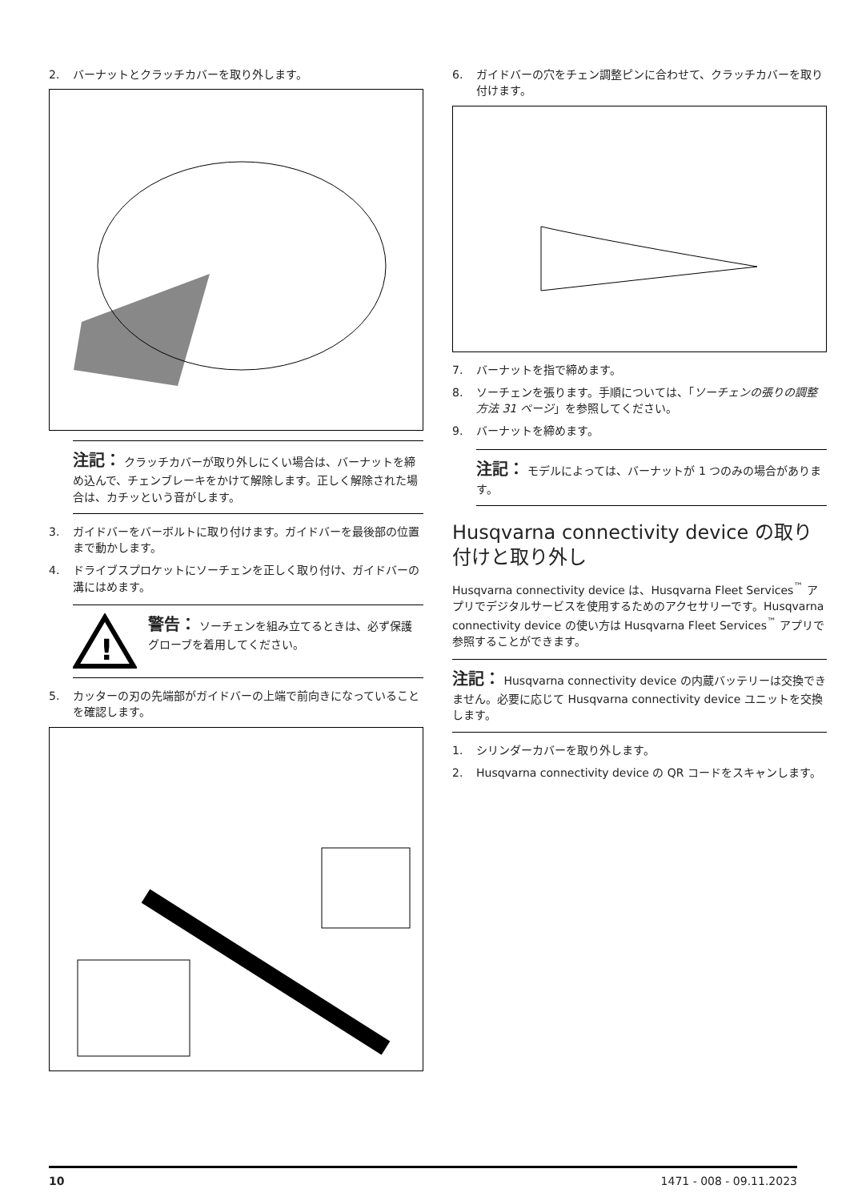2. バーナットとクラッチカバーを取り外します。
注記： クラッチカバーが取り外しにくい場合は、バーナットを締め込んで、チェンブレーキをかけて解除します。正しく解除された場合は、カチッという音がします。
3. ガイドバーをバーボルトに取り付けます。ガイドバーを最後部の位置まで動かします。
4. ドライブスプロケットにソーチェンを正しく取り付け、ガイドバーの溝にはめます。
!
警告： ソーチェンを組み立てるときは、必ず保護グローブを着用してください。
5. カッターの刃の先端部がガイドバーの上端で前向きになっていることを確認します。
6. ガイドバーの穴をチェン調整ピンに合わせて、クラッチカバーを取り付けます。
7. バーナットを指で締めます。
8. ソーチェンを張ります。手順については、「ソーチェンの張りの調整方法 31 ページ」を参照してください。
9. バーナットを締めます。
注記： モデルによっては、バーナットが 1 つのみの場合があります。
Husqvarna connectivity device の取り付けと取り外し
Husqvarna connectivity device は、Husqvarna Fleet Services<sup>™</sup> アプリでデジタルサービスを使用するためのアクセサリーです。Husqvarna connectivity device の使い方は Husqvarna Fleet Services<sup>™</sup> アプリで参照することができます。
注記： Husqvarna connectivity device の内蔵バッテリーは交換できません。必要に応じて Husqvarna connectivity device ユニットを交換します。
1. シリンダーカバーを取り外します。
2. Husqvarna connectivity device の QR コードをスキャンします。
10 1471 - 008 - 09.11.2023